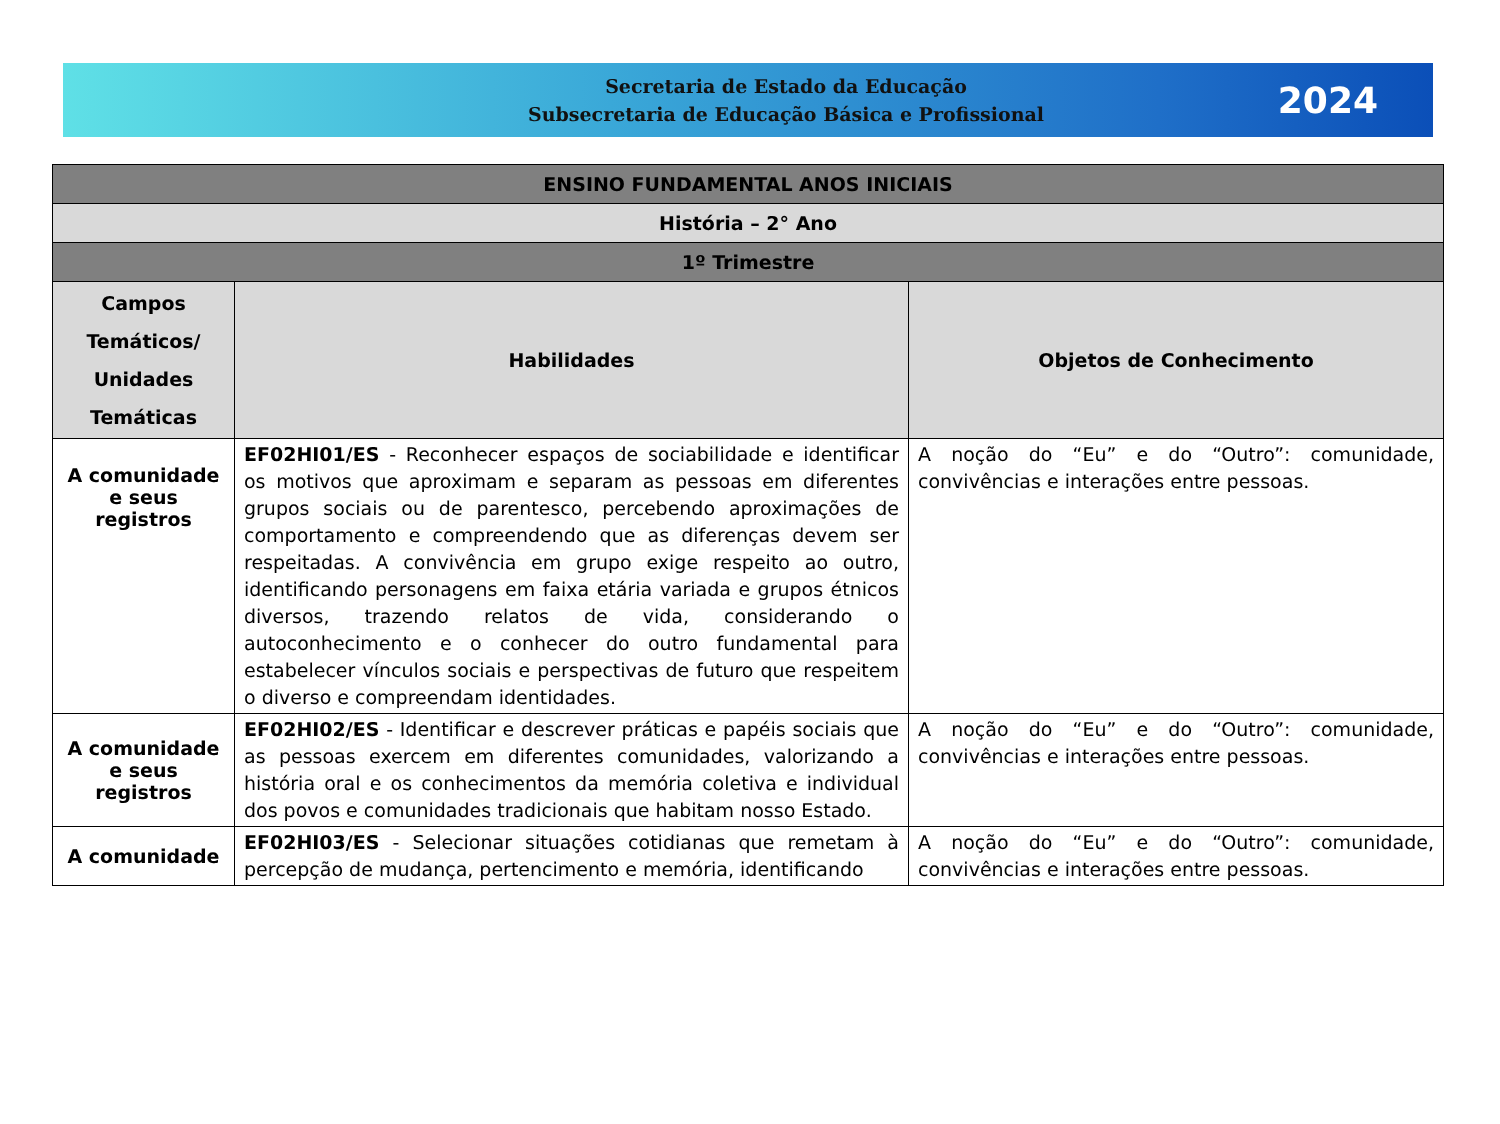Secretaria de Estado da Educação
Subsecretaria de Educação Básica e Profissional
2024
| ENSINO FUNDAMENTAL ANOS INICIAIS | | |
| História – 2° Ano | | |
| 1º Trimestre | | |
| Campos Temáticos/ Unidades Temáticas | Habilidades | Objetos de Conhecimento |
| A comunidade e seus registros | EF02HI01/ES - Reconhecer espaços de sociabilidade e identificar os motivos que aproximam e separam as pessoas em diferentes grupos sociais ou de parentesco, percebendo aproximações de comportamento e compreendendo que as diferenças devem ser respeitadas. A convivência em grupo exige respeito ao outro, identificando personagens em faixa etária variada e grupos étnicos diversos, trazendo relatos de vida, considerando o autoconhecimento e o conhecer do outro fundamental para estabelecer vínculos sociais e perspectivas de futuro que respeitem o diverso e compreendam identidades. | A noção do “Eu” e do “Outro”: comunidade, convivências e interações entre pessoas. |
| A comunidade e seus registros | EF02HI02/ES - Identificar e descrever práticas e papéis sociais que as pessoas exercem em diferentes comunidades, valorizando a história oral e os conhecimentos da memória coletiva e individual dos povos e comunidades tradicionais que habitam nosso Estado. | A noção do “Eu” e do “Outro”: comunidade, convivências e interações entre pessoas. |
| A comunidade | EF02HI03/ES - Selecionar situações cotidianas que remetam à percepção de mudança, pertencimento e memória, identificando | A noção do “Eu” e do “Outro”: comunidade, convivências e interações entre pessoas. |